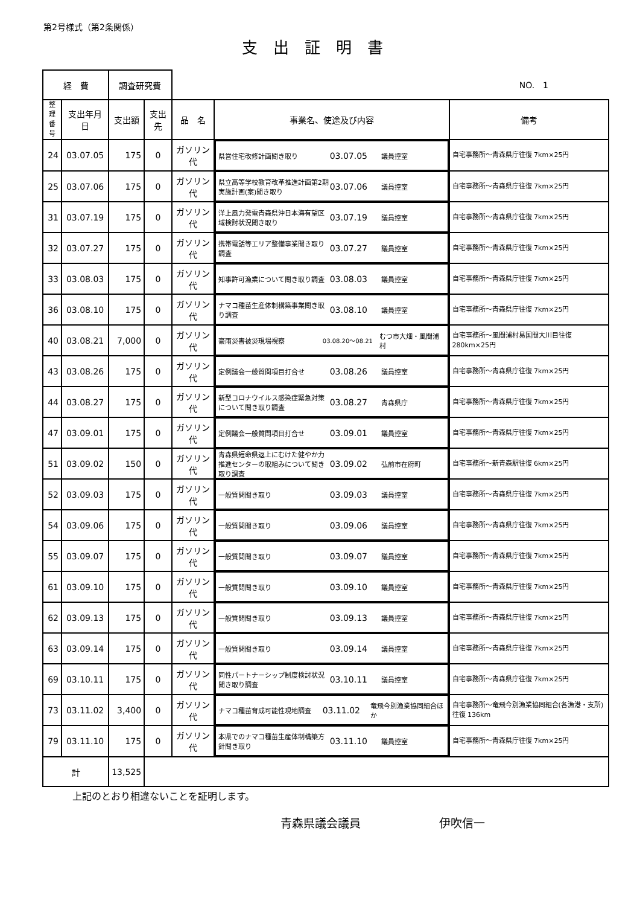第2号様式（第2条関係）
支出証明書
| 経 費 | | 調査研究費 | | NO. 1 | | |
| 整理 番号 | 支出年月日 | 支出額 | 支出先 | 品 名 | 事業名、使途及び内容 | 備考 |
| 24 | 03.07.05 | 175 | 0 | ガソリン代 | 県営住宅改修計画聞き取り 03.07.05 議員控室 | 自宅事務所～青森県庁往復 7km×25円 |
| 25 | 03.07.06 | 175 | 0 | ガソリン代 | 県立高等学校教育改革推進計画第2期実施計画(案)聞き取り 03.07.06 議員控室 | 自宅事務所～青森県庁往復 7km×25円 |
| 31 | 03.07.19 | 175 | 0 | ガソリン代 | 洋上風力発電青森県沖日本海有望区域検討状況聞き取り 03.07.19 議員控室 | 自宅事務所～青森県庁往復 7km×25円 |
| 32 | 03.07.27 | 175 | 0 | ガソリン代 | 携帯電話等エリア整備事業聞き取り調査 03.07.27 議員控室 | 自宅事務所～青森県庁往復 7km×25円 |
| 33 | 03.08.03 | 175 | 0 | ガソリン代 | 知事許可漁業について聞き取り調査 03.08.03 議員控室 | 自宅事務所～青森県庁往復 7km×25円 |
| 36 | 03.08.10 | 175 | 0 | ガソリン代 | ナマコ種苗生産体制構築事業聞き取り調査 03.08.10 議員控室 | 自宅事務所～青森県庁往復 7km×25円 |
| 40 | 03.08.21 | 7,000 | 0 | ガソリン代 | 豪雨災害被災現場視察 03.08.20～08.21 むつ市大畑・風間浦村 | 自宅事務所～風間浦村易国間大川目往復280km×25円 |
| 43 | 03.08.26 | 175 | 0 | ガソリン代 | 定例議会一般質問項目打合せ 03.08.26 議員控室 | 自宅事務所～青森県庁往復 7km×25円 |
| 44 | 03.08.27 | 175 | 0 | ガソリン代 | 新型コロナウイルス感染症緊急対策について聞き取り調査 03.08.27 青森県庁 | 自宅事務所～青森県庁往復 7km×25円 |
| 47 | 03.09.01 | 175 | 0 | ガソリン代 | 定例議会一般質問項目打合せ 03.09.01 議員控室 | 自宅事務所～青森県庁往復 7km×25円 |
| 51 | 03.09.02 | 150 | 0 | ガソリン代 | 青森県短命県返上にむけた健やか力推進センターの取組みについて聞き取り調査 03.09.02 弘前市在府町 | 自宅事務所～新青森駅往復 6km×25円 |
| 52 | 03.09.03 | 175 | 0 | ガソリン代 | 一般質問聞き取り 03.09.03 議員控室 | 自宅事務所～青森県庁往復 7km×25円 |
| 54 | 03.09.06 | 175 | 0 | ガソリン代 | 一般質問聞き取り 03.09.06 議員控室 | 自宅事務所～青森県庁往復 7km×25円 |
| 55 | 03.09.07 | 175 | 0 | ガソリン代 | 一般質問聞き取り 03.09.07 議員控室 | 自宅事務所～青森県庁往復 7km×25円 |
| 61 | 03.09.10 | 175 | 0 | ガソリン代 | 一般質問聞き取り 03.09.10 議員控室 | 自宅事務所～青森県庁往復 7km×25円 |
| 62 | 03.09.13 | 175 | 0 | ガソリン代 | 一般質問聞き取り 03.09.13 議員控室 | 自宅事務所～青森県庁往復 7km×25円 |
| 63 | 03.09.14 | 175 | 0 | ガソリン代 | 一般質問聞き取り 03.09.14 議員控室 | 自宅事務所～青森県庁往復 7km×25円 |
| 69 | 03.10.11 | 175 | 0 | ガソリン代 | 同性パートナーシップ制度検討状況聞き取り調査 03.10.11 議員控室 | 自宅事務所～青森県庁往復 7km×25円 |
| 73 | 03.11.02 | 3,400 | 0 | ガソリン代 | ナマコ種苗育成可能性現地調査 03.11.02 竜飛今別漁業協同組合ほか | 自宅事務所～竜飛今別漁業協同組合(各漁港・支所)往復 136km |
| 79 | 03.11.10 | 175 | 0 | ガソリン代 | 本県でのナマコ種苗生産体制構築方針聞き取り 03.11.10 議員控室 | 自宅事務所～青森県庁往復 7km×25円 |
| 計 | | 13,525 | | | | |
上記のとおり相違ないことを証明します。
青森県議会議員 伊吹信一